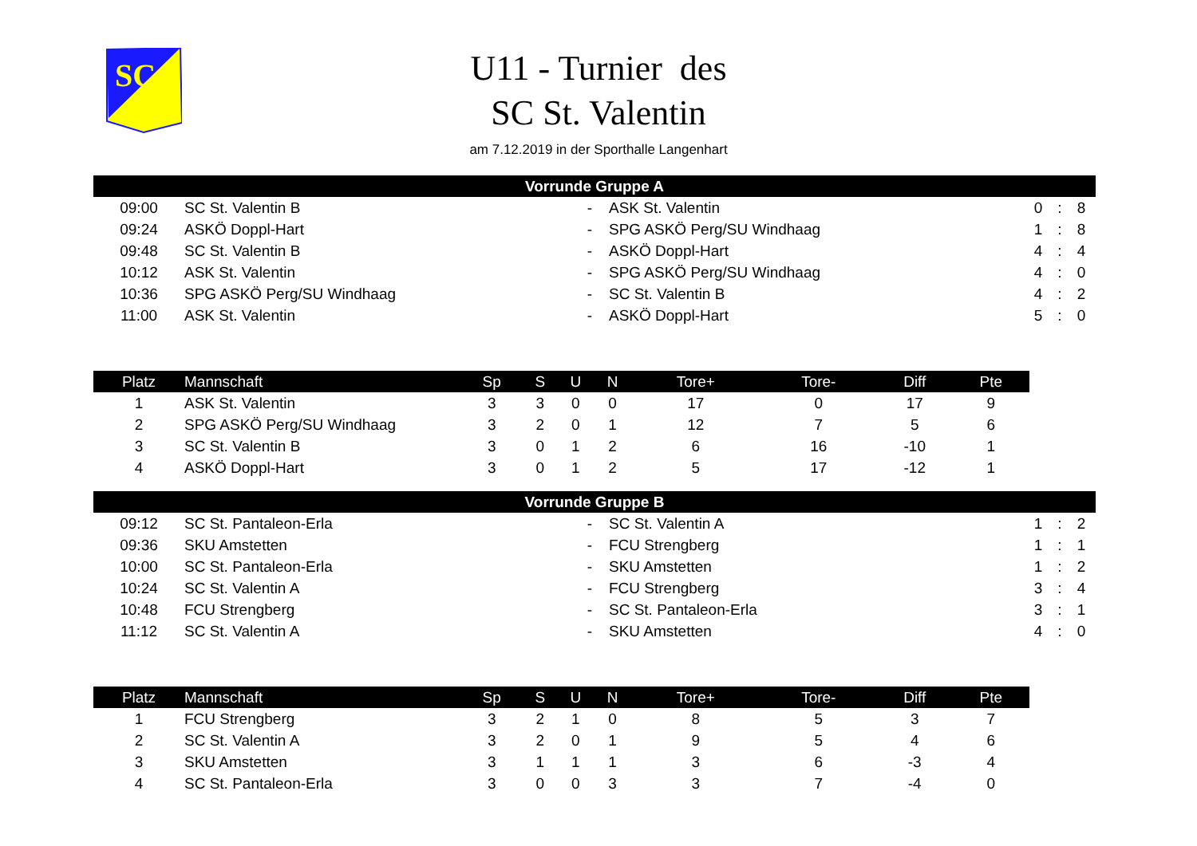SC
U11 - Turnier des
SC St. Valentin
am 7.12.2019 in der Sporthalle Langenhart
| Vorrunde Gruppe A | | | | | | |
| --- | --- | --- | --- | --- | --- | --- |
| 09:00 | SC St. Valentin B | - | ASK St. Valentin | 0 | : | 8 |
| 09:24 | ASKÖ Doppl-Hart | - | SPG ASKÖ Perg/SU Windhaag | 1 | : | 8 |
| 09:48 | SC St. Valentin B | - | ASKÖ Doppl-Hart | 4 | : | 4 |
| 10:12 | ASK St. Valentin | - | SPG ASKÖ Perg/SU Windhaag | 4 | : | 0 |
| 10:36 | SPG ASKÖ Perg/SU Windhaag | - | SC St. Valentin B | 4 | : | 2 |
| 11:00 | ASK St. Valentin | - | ASKÖ Doppl-Hart | 5 | : | 0 |
| Platz | Mannschaft | Sp | S | U | N | Tore+ | Tore- | Diff | Pte |
| --- | --- | --- | --- | --- | --- | --- | --- | --- | --- |
| 1 | ASK St. Valentin | 3 | 3 | 0 | 0 | 17 | 0 | 17 | 9 |
| 2 | SPG ASKÖ Perg/SU Windhaag | 3 | 2 | 0 | 1 | 12 | 7 | 5 | 6 |
| 3 | SC St. Valentin B | 3 | 0 | 1 | 2 | 6 | 16 | -10 | 1 |
| 4 | ASKÖ Doppl-Hart | 3 | 0 | 1 | 2 | 5 | 17 | -12 | 1 |
| Vorrunde Gruppe B | | | | | | |
| --- | --- | --- | --- | --- | --- | --- |
| 09:12 | SC St. Pantaleon-Erla | - | SC St. Valentin A | 1 | : | 2 |
| 09:36 | SKU Amstetten | - | FCU Strengberg | 1 | : | 1 |
| 10:00 | SC St. Pantaleon-Erla | - | SKU Amstetten | 1 | : | 2 |
| 10:24 | SC St. Valentin A | - | FCU Strengberg | 3 | : | 4 |
| 10:48 | FCU Strengberg | - | SC St. Pantaleon-Erla | 3 | : | 1 |
| 11:12 | SC St. Valentin A | - | SKU Amstetten | 4 | : | 0 |
| Platz | Mannschaft | Sp | S | U | N | Tore+ | Tore- | Diff | Pte |
| --- | --- | --- | --- | --- | --- | --- | --- | --- | --- |
| 1 | FCU Strengberg | 3 | 2 | 1 | 0 | 8 | 5 | 3 | 7 |
| 2 | SC St. Valentin A | 3 | 2 | 0 | 1 | 9 | 5 | 4 | 6 |
| 3 | SKU Amstetten | 3 | 1 | 1 | 1 | 3 | 6 | -3 | 4 |
| 4 | SC St. Pantaleon-Erla | 3 | 0 | 0 | 3 | 3 | 7 | -4 | 0 |